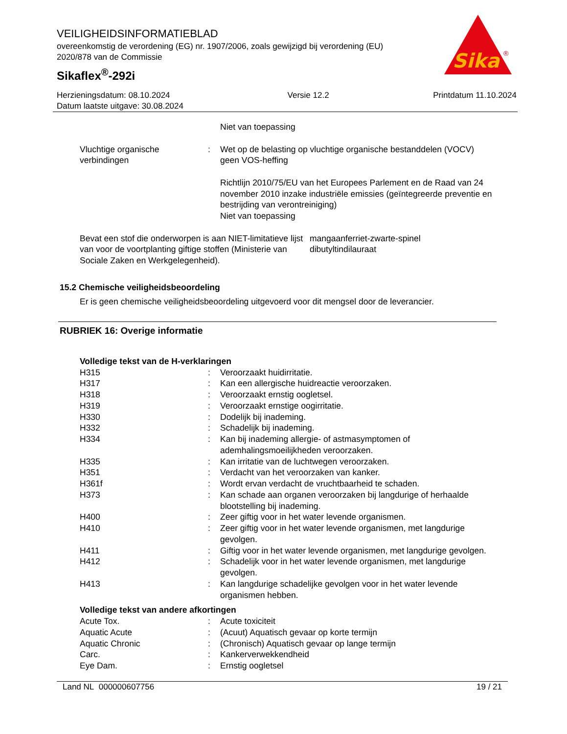VEILIGHEIDSINFORMATIEBLAD
overeenkomstig de verordening (EG) nr. 1907/2006, zoals gewijzigd bij verordening (EU) 2020/878 van de Commissie
Sikaflex<sup>®</sup>-292i
Sika
®
Herzieningsdatum: 08.10.2024
Datum laatste uitgave: 30.08.2024
Versie 12.2 Printdatum 11.10.2024
| | | Niet van toepassing |
| Vluchtige organische verbindingen | : | Wet op de belasting op vluchtige organische bestanddelen (VOCV) geen VOS-heffing Richtlijn 2010/75/EU van het Europees Parlement en de Raad van 24 november 2010 inzake industriële emissies (geïntegreerde preventie en bestrijding van verontreiniging) Niet van toepassing |
| Bevat een stof die onderworpen is aan NIET-limitatieve lijst van voor de voortplanting giftige stoffen (Ministerie van Sociale Zaken en Werkgelegenheid). | mangaanferriet-zwarte-spinel dibutyltindilauraat |
15.2 Chemische veiligheidsbeoordeling
Er is geen chemische veiligheidsbeoordeling uitgevoerd voor dit mengsel door de leverancier.
RUBRIEK 16: Overige informatie
Volledige tekst van de H-verklaringen
| H315 | : | Veroorzaakt huidirritatie. |
| H317 | : | Kan een allergische huidreactie veroorzaken. |
| H318 | : | Veroorzaakt ernstig oogletsel. |
| H319 | : | Veroorzaakt ernstige oogirritatie. |
| H330 | : | Dodelijk bij inademing. |
| H332 | : | Schadelijk bij inademing. |
| H334 | : | Kan bij inademing allergie- of astmasymptomen of ademhalingsmoeilijkheden veroorzaken. |
| H335 | : | Kan irritatie van de luchtwegen veroorzaken. |
| H351 | : | Verdacht van het veroorzaken van kanker. |
| H361f | : | Wordt ervan verdacht de vruchtbaarheid te schaden. |
| H373 | : | Kan schade aan organen veroorzaken bij langdurige of herhaalde blootstelling bij inademing. |
| H400 | : | Zeer giftig voor in het water levende organismen. |
| H410 | : | Zeer giftig voor in het water levende organismen, met langdurige gevolgen. |
| H411 | : | Giftig voor in het water levende organismen, met langdurige gevolgen. |
| H412 | : | Schadelijk voor in het water levende organismen, met langdurige gevolgen. |
| H413 | : | Kan langdurige schadelijke gevolgen voor in het water levende organismen hebben. |
Volledige tekst van andere afkortingen
| Acute Tox. | : | Acute toxiciteit |
| Aquatic Acute | : | (Acuut) Aquatisch gevaar op korte termijn |
| Aquatic Chronic | : | (Chronisch) Aquatisch gevaar op lange termijn |
| Carc. | : | Kankerverwekkendheid |
| Eye Dam. | : | Ernstig oogletsel |
Land NL 000000607756 19 / 21